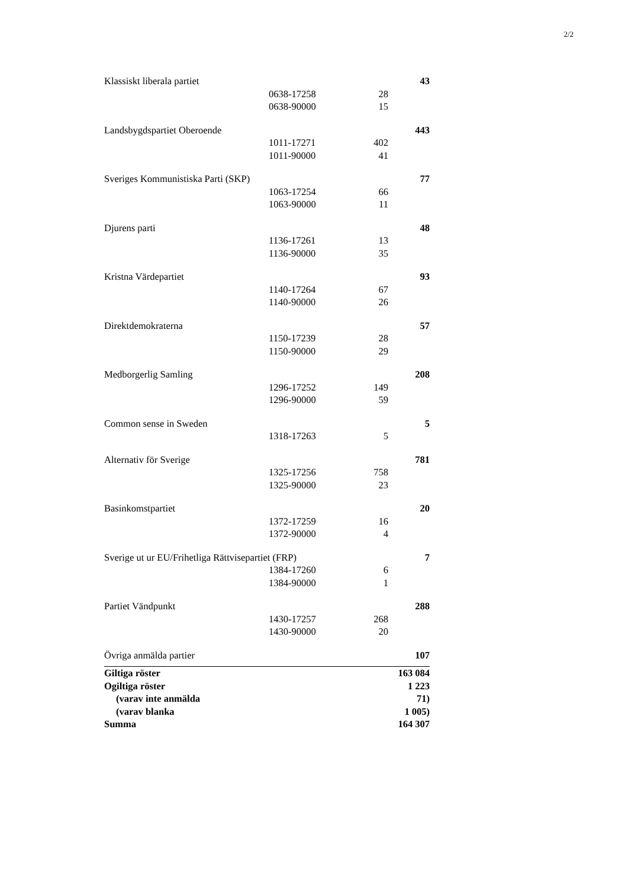2/2
| Klassiskt liberala partiet | | | 43 |
| | 0638-17258 | 28 | |
| | 0638-90000 | 15 | |
| Landsbygdspartiet Oberoende | | | 443 |
| | 1011-17271 | 402 | |
| | 1011-90000 | 41 | |
| Sveriges Kommunistiska Parti (SKP) | | | 77 |
| | 1063-17254 | 66 | |
| | 1063-90000 | 11 | |
| Djurens parti | | | 48 |
| | 1136-17261 | 13 | |
| | 1136-90000 | 35 | |
| Kristna Värdepartiet | | | 93 |
| | 1140-17264 | 67 | |
| | 1140-90000 | 26 | |
| Direktdemokraterna | | | 57 |
| | 1150-17239 | 28 | |
| | 1150-90000 | 29 | |
| Medborgerlig Samling | | | 208 |
| | 1296-17252 | 149 | |
| | 1296-90000 | 59 | |
| Common sense in Sweden | | | 5 |
| | 1318-17263 | 5 | |
| Alternativ för Sverige | | | 781 |
| | 1325-17256 | 758 | |
| | 1325-90000 | 23 | |
| Basinkomstpartiet | | | 20 |
| | 1372-17259 | 16 | |
| | 1372-90000 | 4 | |
| Sverige ut ur EU/Frihetliga Rättvisepartiet (FRP) | | | 7 |
| | 1384-17260 | 6 | |
| | 1384-90000 | 1 | |
| Partiet Vändpunkt | | | 288 |
| | 1430-17257 | 268 | |
| | 1430-90000 | 20 | |
| Övriga anmälda partier | | | 107 |
| Giltiga röster | | | 163 084 |
| Ogiltiga röster | | | 1 223 |
| (varav inte anmälda | | | 71) |
| (varav blanka | | | 1 005) |
| Summa | | | 164 307 |